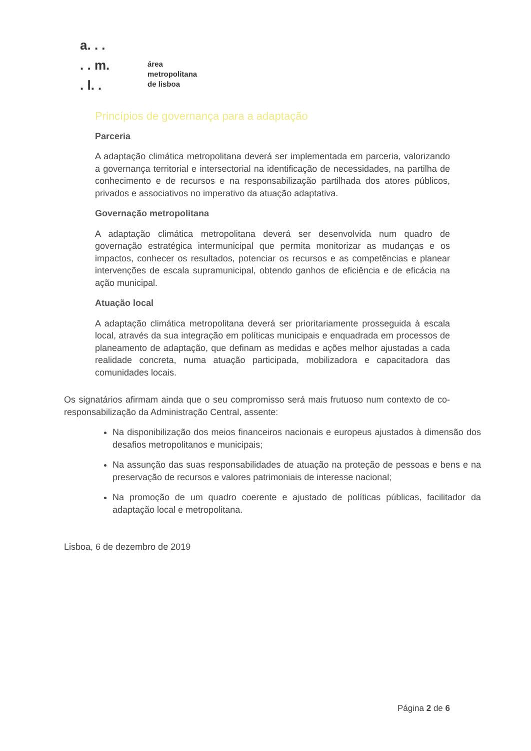a. . .
. . m.
. l. .
área
metropolitana
de lisboa
Princípios de governança para a adaptação
Parceria
A adaptação climática metropolitana deverá ser implementada em parceria, valorizando a governança territorial e intersectorial na identificação de necessidades, na partilha de conhecimento e de recursos e na responsabilização partilhada dos atores públicos, privados e associativos no imperativo da atuação adaptativa.
Governação metropolitana
A adaptação climática metropolitana deverá ser desenvolvida num quadro de governação estratégica intermunicipal que permita monitorizar as mudanças e os impactos, conhecer os resultados, potenciar os recursos e as competências e planear intervenções de escala supramunicipal, obtendo ganhos de eficiência e de eficácia na ação municipal.
Atuação local
A adaptação climática metropolitana deverá ser prioritariamente prosseguida à escala local, através da sua integração em políticas municipais e enquadrada em processos de planeamento de adaptação, que definam as medidas e ações melhor ajustadas a cada realidade concreta, numa atuação participada, mobilizadora e capacitadora das comunidades locais.
Os signatários afirmam ainda que o seu compromisso será mais frutuoso num contexto de co-responsabilização da Administração Central, assente:
Na disponibilização dos meios financeiros nacionais e europeus ajustados à dimensão dos desafios metropolitanos e municipais;
Na assunção das suas responsabilidades de atuação na proteção de pessoas e bens e na preservação de recursos e valores patrimoniais de interesse nacional;
Na promoção de um quadro coerente e ajustado de políticas públicas, facilitador da adaptação local e metropolitana.
Lisboa, 6 de dezembro de 2019
Página 2 de 6